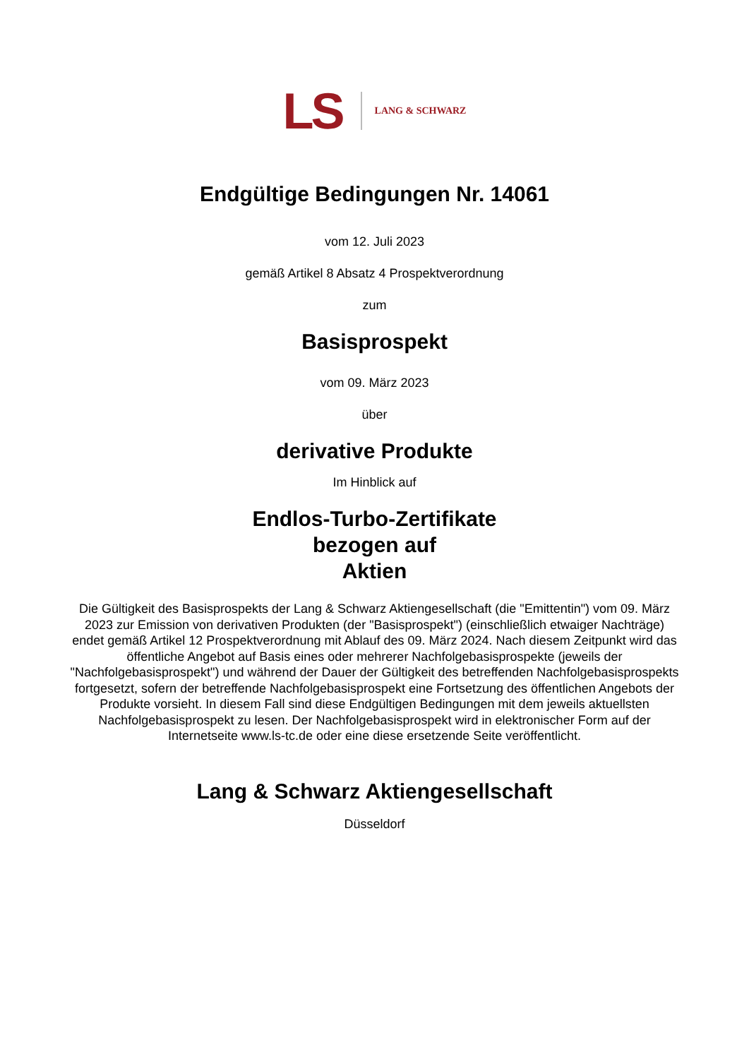LS LANG & SCHWARZ
Endgültige Bedingungen Nr. 14061
vom 12. Juli 2023
gemäß Artikel 8 Absatz 4 Prospektverordnung
zum
Basisprospekt
vom 09. März 2023
über
derivative Produkte
Im Hinblick auf
Endlos-Turbo-Zertifikate
bezogen auf
Aktien
Die Gültigkeit des Basisprospekts der Lang & Schwarz Aktiengesellschaft (die "Emittentin") vom 09. März 2023 zur Emission von derivativen Produkten (der "Basisprospekt") (einschließlich etwaiger Nachträge) endet gemäß Artikel 12 Prospektverordnung mit Ablauf des 09. März 2024. Nach diesem Zeitpunkt wird das öffentliche Angebot auf Basis eines oder mehrerer Nachfolgebasisprospekte (jeweils der "Nachfolgebasisprospekt") und während der Dauer der Gültigkeit des betreffenden Nachfolgebasisprospekts fortgesetzt, sofern der betreffende Nachfolgebasisprospekt eine Fortsetzung des öffentlichen Angebots der Produkte vorsieht. In diesem Fall sind diese Endgültigen Bedingungen mit dem jeweils aktuellsten Nachfolgebasisprospekt zu lesen. Der Nachfolgebasisprospekt wird in elektronischer Form auf der Internetseite www.ls-tc.de oder eine diese ersetzende Seite veröffentlicht.
Lang & Schwarz Aktiengesellschaft
Düsseldorf